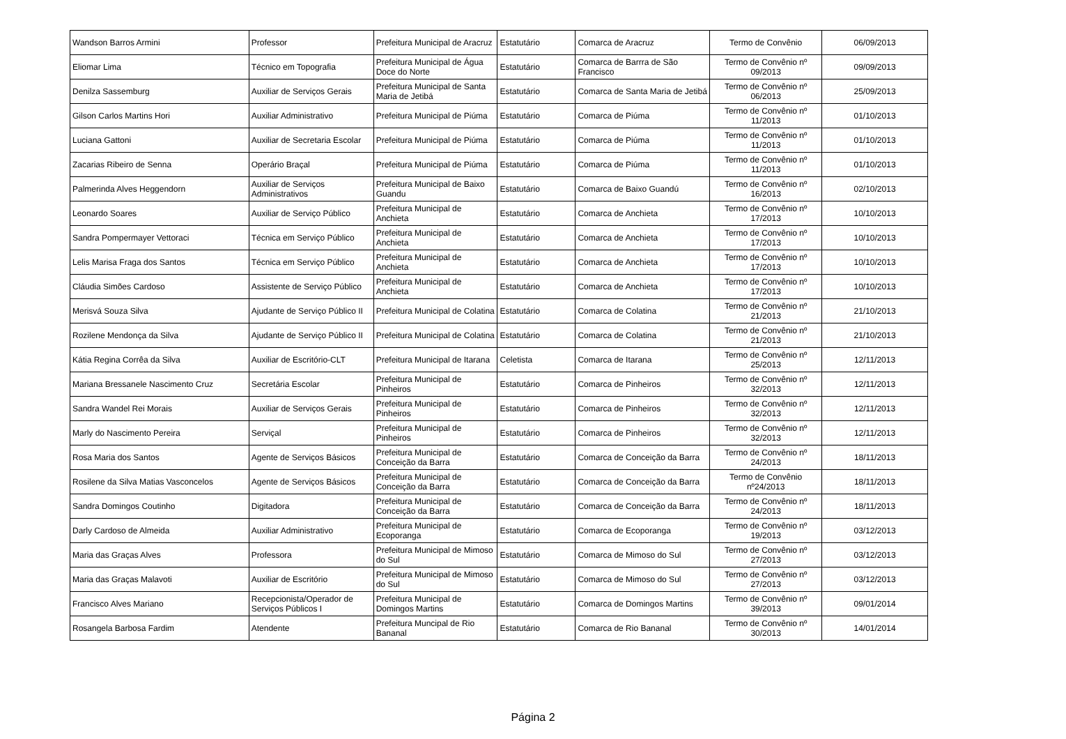| Wandson Barros Armini | Professor | Prefeitura Municipal de Aracruz | Estatutário | Comarca de Aracruz | Termo de Convênio | 06/09/2013 |
| Eliomar Lima | Técnico em Topografia | Prefeitura Municipal de Água Doce do Norte | Estatutário | Comarca de Barrra de São Francisco | Termo de Convênio nº 09/2013 | 09/09/2013 |
| Denilza Sassemburg | Auxiliar de Serviços Gerais | Prefeitura Municipal de Santa Maria de Jetibá | Estatutário | Comarca de Santa Maria de Jetibá | Termo de Convênio nº 06/2013 | 25/09/2013 |
| Gilson Carlos Martins Hori | Auxiliar Administrativo | Prefeitura Municipal de Piúma | Estatutário | Comarca de Piúma | Termo de Convênio nº 11/2013 | 01/10/2013 |
| Luciana Gattoni | Auxiliar de Secretaria Escolar | Prefeitura Municipal de Piúma | Estatutário | Comarca de Piúma | Termo de Convênio nº 11/2013 | 01/10/2013 |
| Zacarias Ribeiro de Senna | Operário Braçal | Prefeitura Municipal de Piúma | Estatutário | Comarca de Piúma | Termo de Convênio nº 11/2013 | 01/10/2013 |
| Palmerinda Alves Heggendorn | Auxiliar de Serviços Administrativos | Prefeitura Municipal de Baixo Guandu | Estatutário | Comarca de Baixo Guandú | Termo de Convênio nº 16/2013 | 02/10/2013 |
| Leonardo Soares | Auxiliar de Serviço Público | Prefeitura Municipal de Anchieta | Estatutário | Comarca de Anchieta | Termo de Convênio nº 17/2013 | 10/10/2013 |
| Sandra Pompermayer Vettoraci | Técnica em Serviço Público | Prefeitura Municipal de Anchieta | Estatutário | Comarca de Anchieta | Termo de Convênio nº 17/2013 | 10/10/2013 |
| Lelis Marisa Fraga dos Santos | Técnica em Serviço Público | Prefeitura Municipal de Anchieta | Estatutário | Comarca de Anchieta | Termo de Convênio nº 17/2013 | 10/10/2013 |
| Cláudia Simões Cardoso | Assistente de Serviço Público | Prefeitura Municipal de Anchieta | Estatutário | Comarca de Anchieta | Termo de Convênio nº 17/2013 | 10/10/2013 |
| Merisvá Souza Silva | Ajudante de Serviço Público II | Prefeitura Municipal de Colatina | Estatutário | Comarca de Colatina | Termo de Convênio nº 21/2013 | 21/10/2013 |
| Rozilene Mendonça da Silva | Ajudante de Serviço Público II | Prefeitura Municipal de Colatina | Estatutário | Comarca de Colatina | Termo de Convênio nº 21/2013 | 21/10/2013 |
| Kátia Regina Corrêa da Silva | Auxiliar de Escritório-CLT | Prefeitura Municipal de Itarana | Celetista | Comarca de Itarana | Termo de Convênio nº 25/2013 | 12/11/2013 |
| Mariana Bressanele Nascimento Cruz | Secretária Escolar | Prefeitura Municipal de Pinheiros | Estatutário | Comarca de Pinheiros | Termo de Convênio nº 32/2013 | 12/11/2013 |
| Sandra Wandel Rei Morais | Auxiliar de Serviços Gerais | Prefeitura Municipal de Pinheiros | Estatutário | Comarca de Pinheiros | Termo de Convênio nº 32/2013 | 12/11/2013 |
| Marly do Nascimento Pereira | Serviçal | Prefeitura Municipal de Pinheiros | Estatutário | Comarca de Pinheiros | Termo de Convênio nº 32/2013 | 12/11/2013 |
| Rosa Maria dos Santos | Agente de Serviços Básicos | Prefeitura Municipal de Conceição da Barra | Estatutário | Comarca de Conceição da Barra | Termo de Convênio nº 24/2013 | 18/11/2013 |
| Rosilene da Silva Matias Vasconcelos | Agente de Serviços Básicos | Prefeitura Municipal de Conceição da Barra | Estatutário | Comarca de Conceição da Barra | Termo de Convênio nº24/2013 | 18/11/2013 |
| Sandra Domingos Coutinho | Digitadora | Prefeitura Municipal de Conceição da Barra | Estatutário | Comarca de Conceição da Barra | Termo de Convênio nº 24/2013 | 18/11/2013 |
| Darly Cardoso de Almeida | Auxiliar Administrativo | Prefeitura Municipal de Ecoporanga | Estatutário | Comarca de Ecoporanga | Termo de Convênio nº 19/2013 | 03/12/2013 |
| Maria das Graças Alves | Professora | Prefeitura Municipal de Mimoso do Sul | Estatutário | Comarca de Mimoso do Sul | Termo de Convênio nº 27/2013 | 03/12/2013 |
| Maria das Graças Malavoti | Auxiliar de Escritório | Prefeitura Municipal de Mimoso do Sul | Estatutário | Comarca de Mimoso do Sul | Termo de Convênio nº 27/2013 | 03/12/2013 |
| Francisco Alves Mariano | Recepcionista/Operador de Serviços Públicos I | Prefeitura Municipal de Domingos Martins | Estatutário | Comarca de Domingos Martins | Termo de Convênio nº 39/2013 | 09/01/2014 |
| Rosangela Barbosa Fardim | Atendente | Prefeitura Muncipal de Rio Bananal | Estatutário | Comarca de Rio Bananal | Termo de Convênio nº 30/2013 | 14/01/2014 |
Página 2